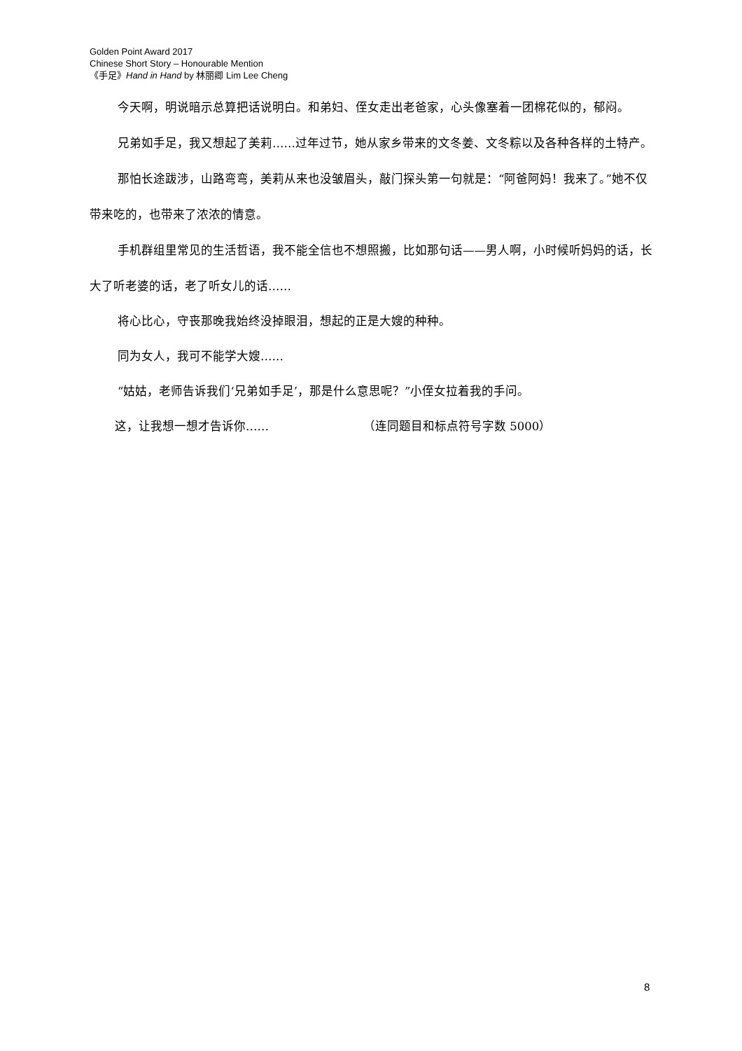Golden Point Award 2017
Chinese Short Story – Honourable Mention
《手足》Hand in Hand by 林丽卿 Lim Lee Cheng
今天啊，明说暗示总算把话说明白。和弟妇、侄女走出老爸家，心头像塞着一团棉花似的，郁闷。
兄弟如手足，我又想起了美莉……过年过节，她从家乡带来的文冬姜、文冬粽以及各种各样的土特产。
那怕长途跋涉，山路弯弯，美莉从来也没皱眉头，敲门探头第一句就是：“阿爸阿妈！我来了。”她不仅带来吃的，也带来了浓浓的情意。
手机群组里常见的生活哲语，我不能全信也不想照搬，比如那句话——男人啊，小时候听妈妈的话，长大了听老婆的话，老了听女儿的话……
将心比心，守丧那晚我始终没掉眼泪，想起的正是大嫂的种种。
同为女人，我可不能学大嫂……
“姑姑，老师告诉我们‘兄弟如手足’，那是什么意思呢？”小侄女拉着我的手问。
这，让我想一想才告诉你…… （连同题目和标点符号字数 5000）
8